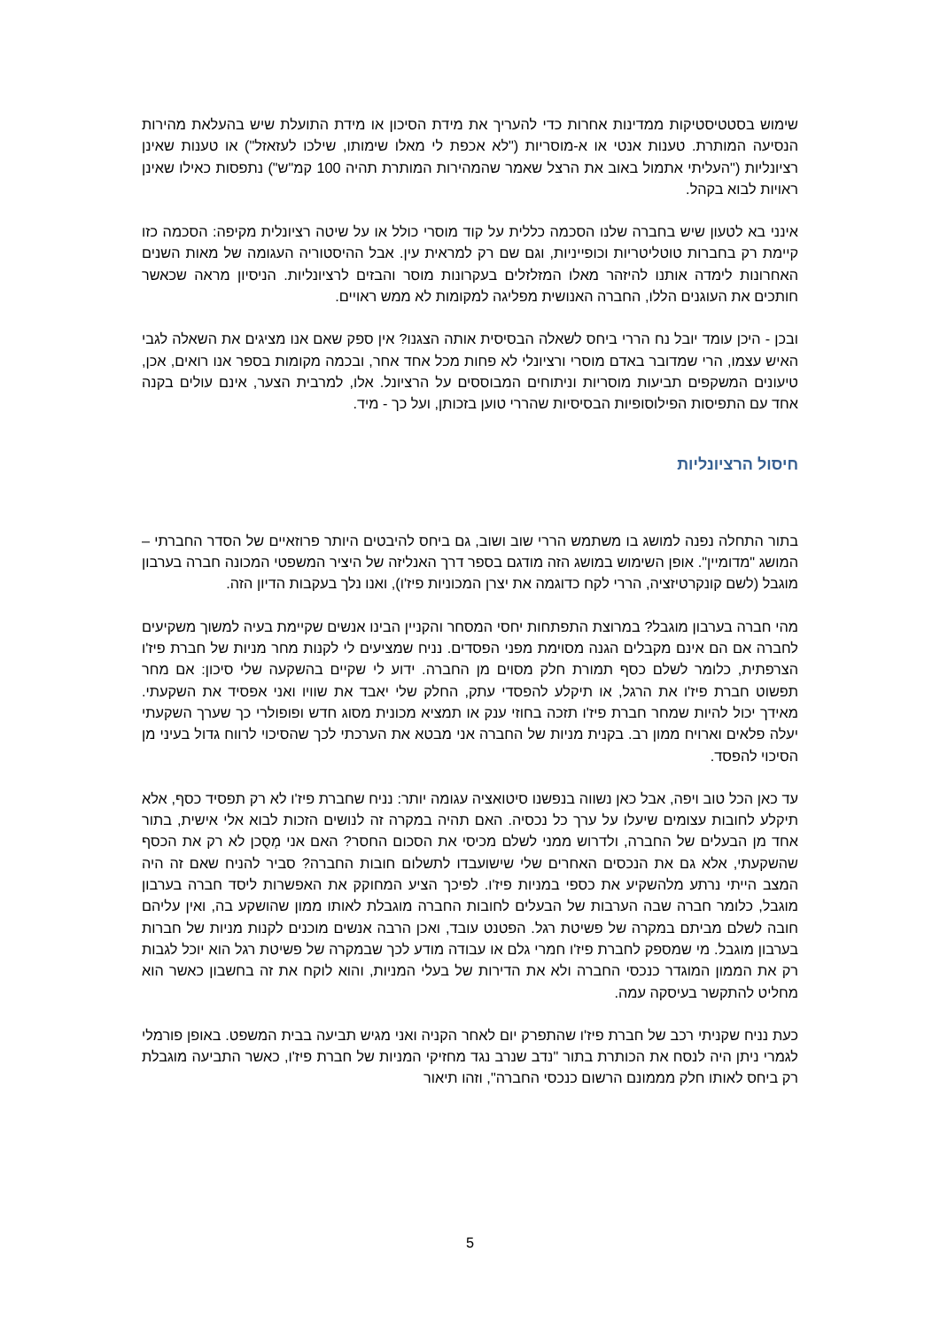שימוש בסטטיסטיקות ממדינות אחרות כדי להעריך את מידת הסיכון או מידת התועלת שיש בהעלאת מהירות הנסיעה המותרת. טענות אנטי או א-מוסריות ("לא אכפת לי מאלו שימותו, שילכו לעזאזל") או טענות שאינן רציונליות ("העליתי אתמול באוב את הרצל שאמר שהמהירות המותרת תהיה 100 קמ"ש") נתפסות כאילו שאינן ראויות לבוא בקהל.
אינני בא לטעון שיש בחברה שלנו הסכמה כללית על קוד מוסרי כולל או על שיטה רציונלית מקיפה: הסכמה כזו קיימת רק בחברות טוטליטריות וכופייניות, וגם שם רק למראית עין. אבל ההיסטוריה העגומה של מאות השנים האחרונות לימדה אותנו להיזהר מאלו המזלזלים בעקרונות מוסר והבזים לרציונליות. הניסיון מראה שכאשר חותכים את העוגנים הללו, החברה האנושית מפליגה למקומות לא ממש ראויים.
ובכן - היכן עומד יובל נח הררי ביחס לשאלה הבסיסית אותה הצגנו? אין ספק שאם אנו מציגים את השאלה לגבי האיש עצמו, הרי שמדובר באדם מוסרי ורציונלי לא פחות מכל אחד אחר, ובכמה מקומות בספר אנו רואים, אכן, טיעונים המשקפים תביעות מוסריות וניתוחים המבוססים על הרציונל. אלו, למרבית הצער, אינם עולים בקנה אחד עם התפיסות הפילוסופיות הבסיסיות שהררי טוען בזכותן, ועל כך - מיד.
חיסול הרציונליות
בתור התחלה נפנה למושג בו משתמש הררי שוב ושוב, גם ביחס להיבטים היותר פרוזאיים של הסדר החברתי – המושג "מדומיין". אופן השימוש במושג הזה מודגם בספר דרך האנליזה של היציר המשפטי המכונה חברה בערבון מוגבל (לשם קונקרטיזציה, הררי לקח כדוגמה את יצרן המכוניות פיז'ו), ואנו נלך בעקבות הדיון הזה.
מהי חברה בערבון מוגבל? במרוצת התפתחות יחסי המסחר והקניין הבינו אנשים שקיימת בעיה למשוך משקיעים לחברה אם הם אינם מקבלים הגנה מסוימת מפני הפסדים. נניח שמציעים לי לקנות מחר מניות של חברת פיז'ו הצרפתית, כלומר לשלם כסף תמורת חלק מסוים מן החברה. ידוע לי שקיים בהשקעה שלי סיכון: אם מחר תפשוט חברת פיז'ו את הרגל, או תיקלע להפסדי עתק, החלק שלי יאבד את שוויו ואני אפסיד את השקעתי. מאידך יכול להיות שמחר חברת פיז'ו תזכה בחוזי ענק או תמציא מכונית מסוג חדש ופופולרי כך שערך השקעתי יעלה פלאים וארויח ממון רב. בקנית מניות של החברה אני מבטא את הערכתי לכך שהסיכוי לרווח גדול בעיני מן הסיכוי להפסד.
עד כאן הכל טוב ויפה, אבל כאן נשווה בנפשנו סיטואציה עגומה יותר: נניח שחברת פיז'ו לא רק תפסיד כסף, אלא תיקלע לחובות עצומים שיעלו על ערך כל נכסיה. האם תהיה במקרה זה לנושים הזכות לבוא אלי אישית, בתור אחד מן הבעלים של החברה, ולדרוש ממני לשלם מכיסי את הסכום החסר? האם אני מְסֻכן לא רק את הכסף שהשקעתי, אלא גם את הנכסים האחרים שלי שישועבדו לתשלום חובות החברה? סביר להניח שאם זה היה המצב הייתי נרתע מלהשקיע את כספי במניות פיז'ו. לפיכך הציע המחוקק את האפשרות ליסד חברה בערבון מוגבל, כלומר חברה שבה הערבות של הבעלים לחובות החברה מוגבלת לאותו ממון שהושקע בה, ואין עליהם חובה לשלם מביתם במקרה של פשיטת רגל. הפטנט עובד, ואכן הרבה אנשים מוכנים לקנות מניות של חברות בערבון מוגבל. מי שמספק לחברת פיז'ו חמרי גלם או עבודה מודע לכך שבמקרה של פשיטת רגל הוא יוכל לגבות רק את הממון המוגדר כנכסי החברה ולא את הדירות של בעלי המניות, והוא לוקח את זה בחשבון כאשר הוא מחליט להתקשר בעיסקה עמה.
כעת נניח שקניתי רכב של חברת פיז'ו שהתפרק יום לאחר הקניה ואני מגיש תביעה בבית המשפט. באופן פורמלי לגמרי ניתן היה לנסח את הכותרת בתור "נדב שנרב נגד מחזיקי המניות של חברת פיז'ו, כאשר התביעה מוגבלת רק ביחס לאותו חלק מממונם הרשום כנכסי החברה", וזהו תיאור
5